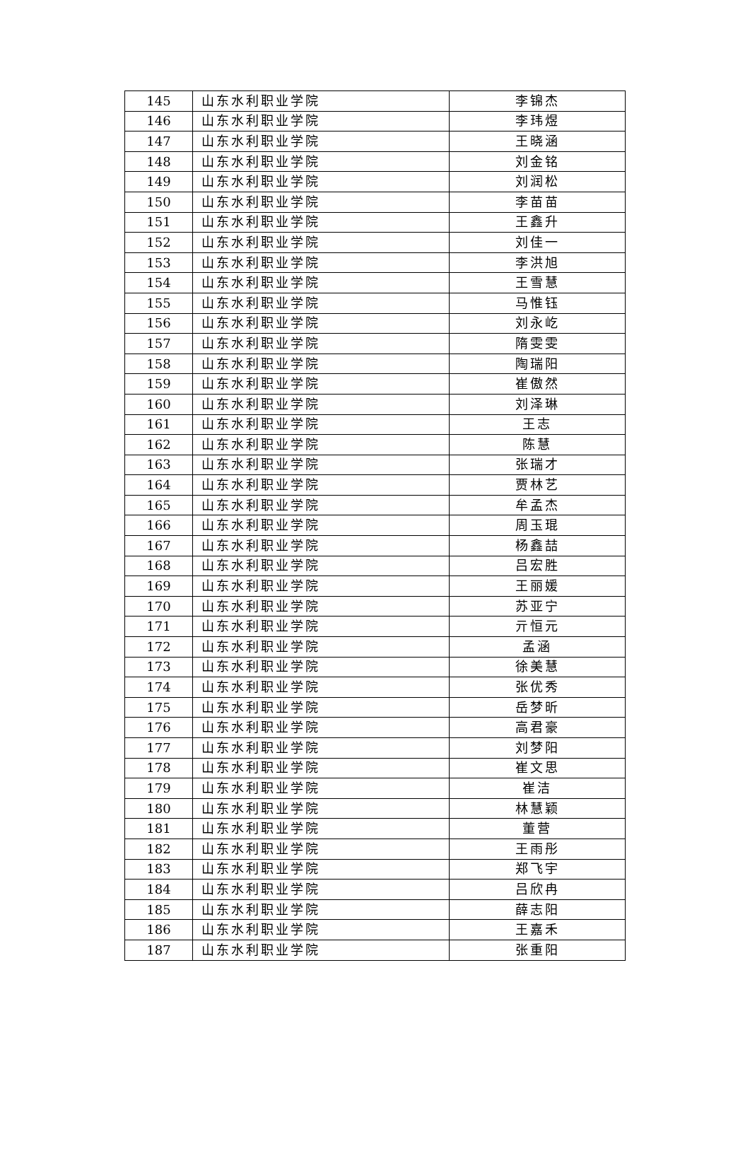| 145 | 山东水利职业学院 | 李锦杰 |
| 146 | 山东水利职业学院 | 李玮煜 |
| 147 | 山东水利职业学院 | 王晓涵 |
| 148 | 山东水利职业学院 | 刘金铭 |
| 149 | 山东水利职业学院 | 刘润松 |
| 150 | 山东水利职业学院 | 李苗苗 |
| 151 | 山东水利职业学院 | 王鑫升 |
| 152 | 山东水利职业学院 | 刘佳一 |
| 153 | 山东水利职业学院 | 李洪旭 |
| 154 | 山东水利职业学院 | 王雪慧 |
| 155 | 山东水利职业学院 | 马惟钰 |
| 156 | 山东水利职业学院 | 刘永屹 |
| 157 | 山东水利职业学院 | 隋雯雯 |
| 158 | 山东水利职业学院 | 陶瑞阳 |
| 159 | 山东水利职业学院 | 崔傲然 |
| 160 | 山东水利职业学院 | 刘泽琳 |
| 161 | 山东水利职业学院 | 王志 |
| 162 | 山东水利职业学院 | 陈慧 |
| 163 | 山东水利职业学院 | 张瑞才 |
| 164 | 山东水利职业学院 | 贾林艺 |
| 165 | 山东水利职业学院 | 牟孟杰 |
| 166 | 山东水利职业学院 | 周玉琨 |
| 167 | 山东水利职业学院 | 杨鑫喆 |
| 168 | 山东水利职业学院 | 吕宏胜 |
| 169 | 山东水利职业学院 | 王丽媛 |
| 170 | 山东水利职业学院 | 苏亚宁 |
| 171 | 山东水利职业学院 | 亓恒元 |
| 172 | 山东水利职业学院 | 孟涵 |
| 173 | 山东水利职业学院 | 徐美慧 |
| 174 | 山东水利职业学院 | 张优秀 |
| 175 | 山东水利职业学院 | 岳梦昕 |
| 176 | 山东水利职业学院 | 高君豪 |
| 177 | 山东水利职业学院 | 刘梦阳 |
| 178 | 山东水利职业学院 | 崔文思 |
| 179 | 山东水利职业学院 | 崔洁 |
| 180 | 山东水利职业学院 | 林慧颖 |
| 181 | 山东水利职业学院 | 董营 |
| 182 | 山东水利职业学院 | 王雨彤 |
| 183 | 山东水利职业学院 | 郑飞宇 |
| 184 | 山东水利职业学院 | 吕欣冉 |
| 185 | 山东水利职业学院 | 薛志阳 |
| 186 | 山东水利职业学院 | 王嘉禾 |
| 187 | 山东水利职业学院 | 张重阳 |